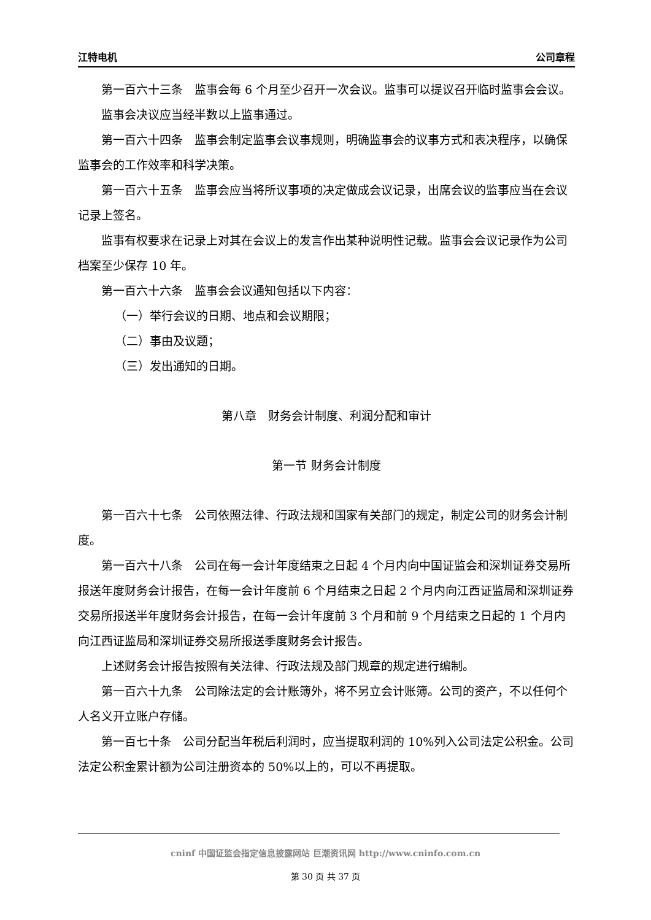江特电机 公司章程
第一百六十三条　监事会每 6 个月至少召开一次会议。监事可以提议召开临时监事会会议。
监事会决议应当经半数以上监事通过。
第一百六十四条　监事会制定监事会议事规则，明确监事会的议事方式和表决程序，以确保监事会的工作效率和科学决策。
第一百六十五条　监事会应当将所议事项的决定做成会议记录，出席会议的监事应当在会议记录上签名。
监事有权要求在记录上对其在会议上的发言作出某种说明性记载。监事会会议记录作为公司档案至少保存 10 年。
第一百六十六条　监事会会议通知包括以下内容：
（一）举行会议的日期、地点和会议期限；
（二）事由及议题；
（三）发出通知的日期。
第八章　财务会计制度、利润分配和审计
第一节 财务会计制度
第一百六十七条　公司依照法律、行政法规和国家有关部门的规定，制定公司的财务会计制度。
第一百六十八条　公司在每一会计年度结束之日起 4 个月内向中国证监会和深圳证券交易所报送年度财务会计报告，在每一会计年度前 6 个月结束之日起 2 个月内向江西证监局和深圳证券交易所报送半年度财务会计报告，在每一会计年度前 3 个月和前 9 个月结束之日起的 1 个月内向江西证监局和深圳证券交易所报送季度财务会计报告。
上述财务会计报告按照有关法律、行政法规及部门规章的规定进行编制。
第一百六十九条　公司除法定的会计账簿外，将不另立会计账簿。公司的资产，不以任何个人名义开立账户存储。
第一百七十条　公司分配当年税后利润时，应当提取利润的 10%列入公司法定公积金。公司法定公积金累计额为公司注册资本的 50%以上的，可以不再提取。
cninf 中国证监会指定信息披露网站 巨潮资讯网 http://www.cninfo.com.cn
第 30 页 共 37 页